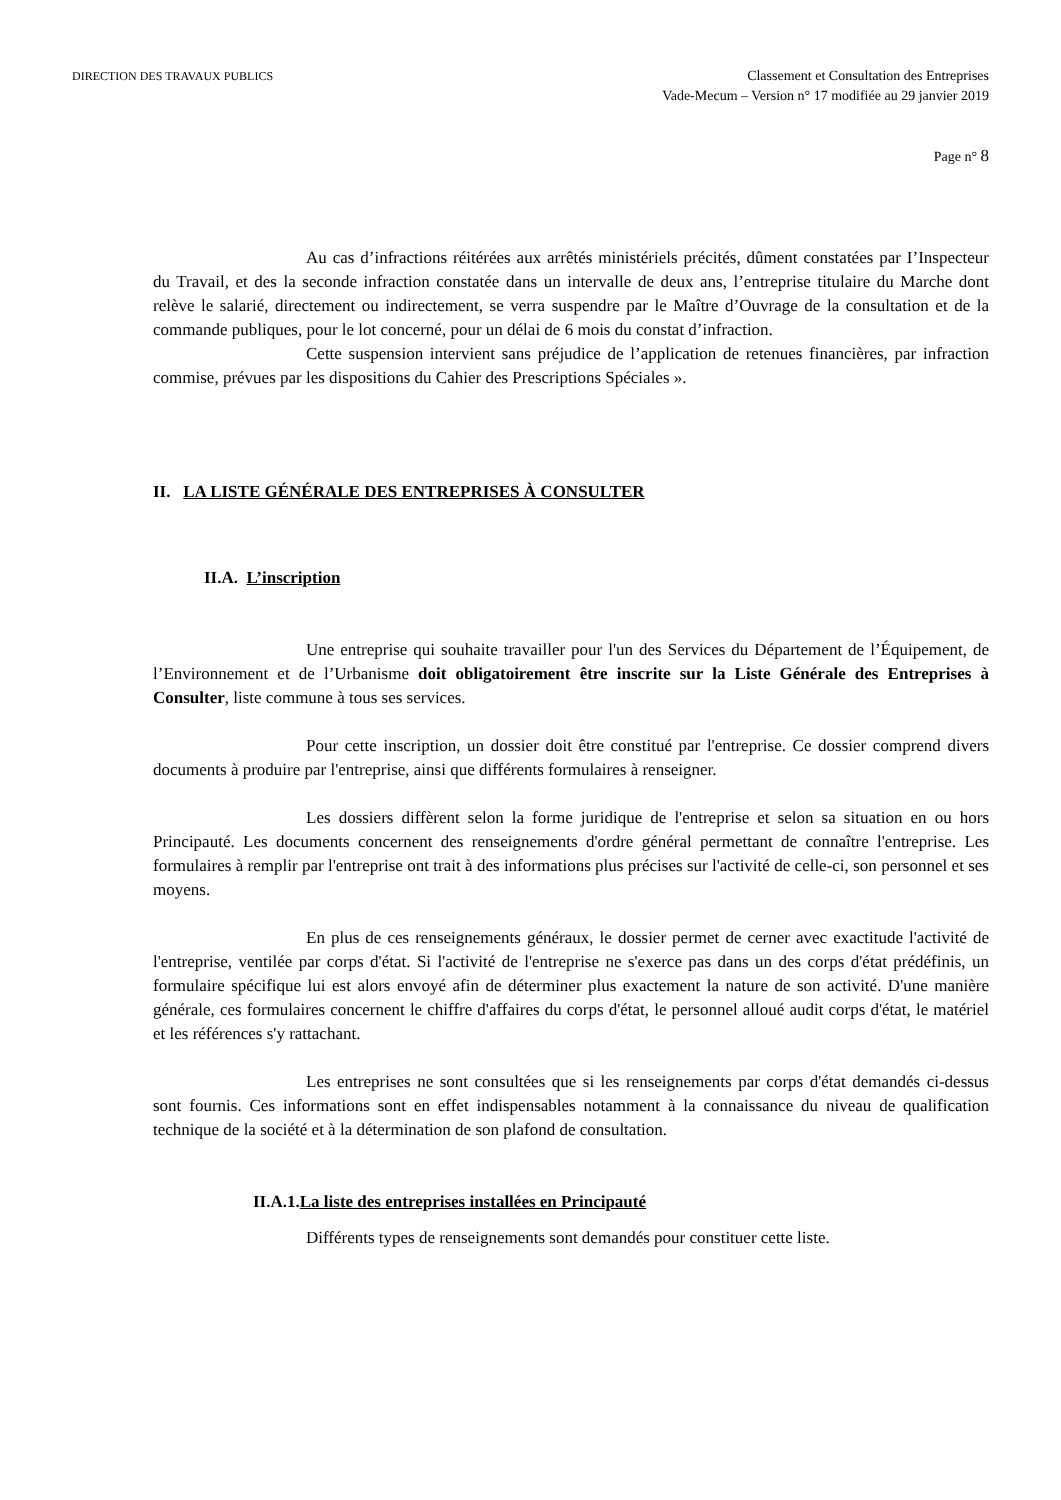DIRECTION DES TRAVAUX PUBLICS
Classement et Consultation des Entreprises
Vade-Mecum – Version n° 17 modifiée au 29 janvier 2019
Page n° 8
Au cas d’infractions réitérées aux arrêtés ministériels précités, dûment constatées par I’Inspecteur du Travail, et des la seconde infraction constatée dans un intervalle de deux ans, l’entreprise titulaire du Marche dont relève le salarié, directement ou indirectement, se verra suspendre par le Maître d’Ouvrage de la consultation et de la commande publiques, pour le lot concerné, pour un délai de 6 mois du constat d’infraction.
Cette suspension intervient sans préjudice de l’application de retenues financières, par infraction commise, prévues par les dispositions du Cahier des Prescriptions Spéciales ».
II. LA LISTE GÉNÉRALE DES ENTREPRISES À CONSULTER
II.A. L’inscription
Une entreprise qui souhaite travailler pour l'un des Services du Département de l’Équipement, de l’Environnement et de l’Urbanisme doit obligatoirement être inscrite sur la Liste Générale des Entreprises à Consulter, liste commune à tous ses services.
Pour cette inscription, un dossier doit être constitué par l'entreprise. Ce dossier comprend divers documents à produire par l'entreprise, ainsi que différents formulaires à renseigner.
Les dossiers diffèrent selon la forme juridique de l'entreprise et selon sa situation en ou hors Principauté. Les documents concernent des renseignements d'ordre général permettant de connaître l'entreprise. Les formulaires à remplir par l'entreprise ont trait à des informations plus précises sur l'activité de celle-ci, son personnel et ses moyens.
En plus de ces renseignements généraux, le dossier permet de cerner avec exactitude l'activité de l'entreprise, ventilée par corps d'état. Si l'activité de l'entreprise ne s'exerce pas dans un des corps d'état prédéfinis, un formulaire spécifique lui est alors envoyé afin de déterminer plus exactement la nature de son activité. D'une manière générale, ces formulaires concernent le chiffre d'affaires du corps d'état, le personnel alloué audit corps d'état, le matériel et les références s'y rattachant.
Les entreprises ne sont consultées que si les renseignements par corps d'état demandés ci-dessus sont fournis. Ces informations sont en effet indispensables notamment à la connaissance du niveau de qualification technique de la société et à la détermination de son plafond de consultation.
II.A.1.La liste des entreprises installées en Principauté
Différents types de renseignements sont demandés pour constituer cette liste.